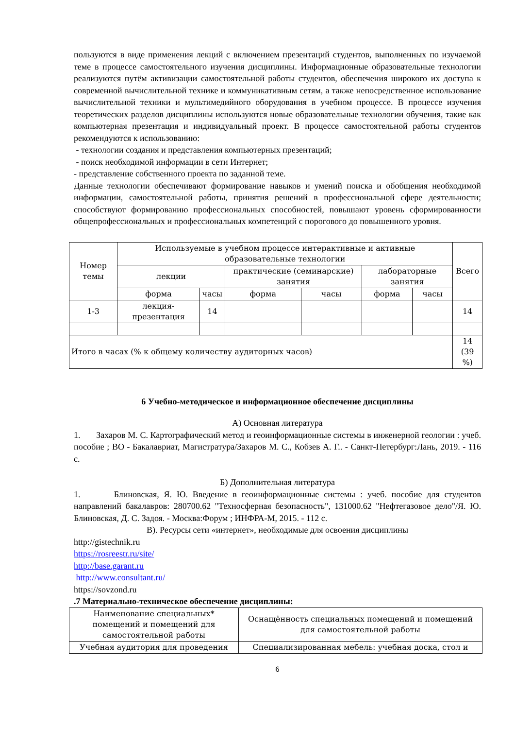пользуются в виде применения лекций с включением презентаций студентов, выполненных по изучаемой теме в процессе самостоятельного изучения дисциплины. Информационные образовательные технологии реализуются путём активизации самостоятельной работы студентов, обеспечения широкого их доступа к современной вычислительной технике и коммуникативным сетям, а также непосредственное использование вычислительной техники и мультимедийного оборудования в учебном процессе. В процессе изучения теоретических разделов дисциплины используются новые образовательные технологии обучения, такие как компьютерная презентация и индивидуальный проект. В процессе самостоятельной работы студентов рекомендуются к использованию:
- технологии создания и представления компьютерных презентаций;
- поиск необходимой информации в сети Интернет;
- представление собственного проекта по заданной теме.
Данные технологии обеспечивают формирование навыков и умений поиска и обобщения необходимой информации, самостоятельной работы, принятия решений в профессиональной сфере деятельности; способствуют формированию профессиональных способностей, повышают уровень сформированности общепрофессиональных и профессиональных компетенций с порогового до повышенного уровня.
| Номер темы | Используемые в учебном процессе интерактивные и активные образовательные технологии | | | | | | Всего |
| --- | --- | --- | --- | --- | --- | --- | --- |
| | лекции | | практические (семинарские) занятия | | лабораторные занятия | | |
| | форма | часы | форма | часы | форма | часы | |
| 1-3 | лекция-презентация | 14 | | | | | 14 |
| Итого в часах (% к общему количеству аудиторных часов) | | | | | | | 14 (39 %) |
6 Учебно-методическое и информационное обеспечение дисциплины
А) Основная литература
1. Захаров М. С. Картографический метод и геоинформационные системы в инженерной геологии : учеб. пособие ; ВО - Бакалавриат, Магистратура/Захаров М. С., Кобзев А. Г.. - Санкт-Петербург:Лань, 2019. - 116 с.
Б) Дополнительная литература
1. Блиновская, Я. Ю. Введение в геоинформационные системы : учеб. пособие для студентов направлений бакалавров: 280700.62 "Техносферная безопасность", 131000.62 "Нефтегазовое дело"/Я. Ю. Блиновская, Д. С. Задоя. - Москва:Форум ; ИНФРА-М, 2015. - 112 с.
В). Ресурсы сети «интернет», необходимые для освоения дисциплины
http://gistechnik.ru
https://rosreestr.ru/site/
http://base.garant.ru
http://www.consultant.ru/
https://sovzond.ru
.7 Материально-техническое обеспечение дисциплины:
| Наименование специальных* помещений и помещений для самостоятельной работы | Оснащённость специальных помещений и помещений для самостоятельной работы |
| Учебная аудитория для проведения | Специализированная мебель: учебная доска, стол и |
6